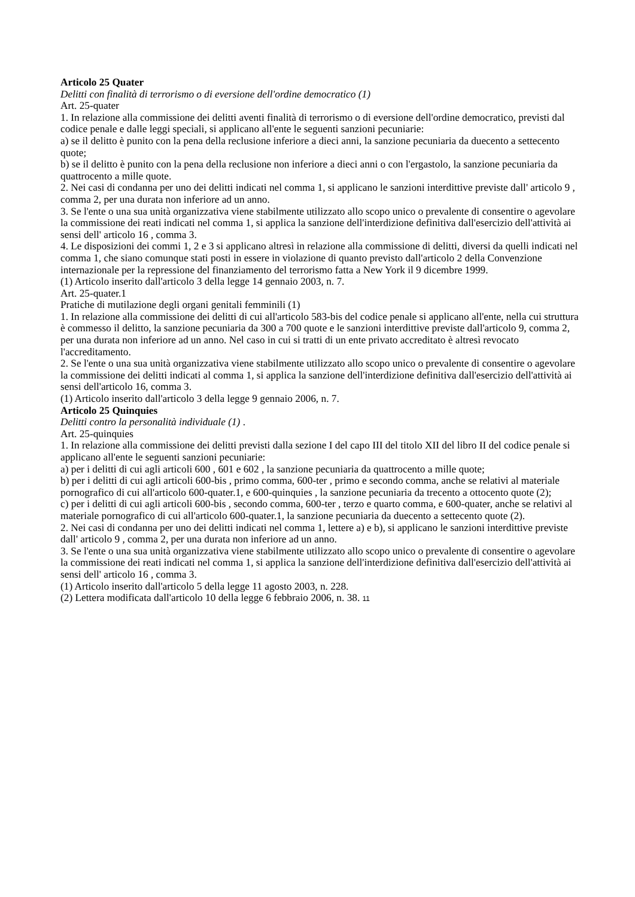Articolo 25 Quater
Delitti con finalità di terrorismo o di eversione dell'ordine democratico (1)
Art. 25-quater
1. In relazione alla commissione dei delitti aventi finalità di terrorismo o di eversione dell'ordine democratico, previsti dal codice penale e dalle leggi speciali, si applicano all'ente le seguenti sanzioni pecuniarie:
a) se il delitto è punito con la pena della reclusione inferiore a dieci anni, la sanzione pecuniaria da duecento a settecento quote;
b) se il delitto è punito con la pena della reclusione non inferiore a dieci anni o con l'ergastolo, la sanzione pecuniaria da quattrocento a mille quote.
2. Nei casi di condanna per uno dei delitti indicati nel comma 1, si applicano le sanzioni interdittive previste dall' articolo 9 , comma 2, per una durata non inferiore ad un anno.
3. Se l'ente o una sua unità organizzativa viene stabilmente utilizzato allo scopo unico o prevalente di consentire o agevolare la commissione dei reati indicati nel comma 1, si applica la sanzione dell'interdizione definitiva dall'esercizio dell'attività ai sensi dell' articolo 16 , comma 3.
4. Le disposizioni dei commi 1, 2 e 3 si applicano altresì in relazione alla commissione di delitti, diversi da quelli indicati nel comma 1, che siano comunque stati posti in essere in violazione di quanto previsto dall'articolo 2 della Convenzione internazionale per la repressione del finanziamento del terrorismo fatta a New York il 9 dicembre 1999.
(1) Articolo inserito dall'articolo 3 della legge 14 gennaio 2003, n. 7.
Art. 25-quater.1
Pratiche di mutilazione degli organi genitali femminili (1)
1. In relazione alla commissione dei delitti di cui all'articolo 583-bis del codice penale si applicano all'ente, nella cui struttura è commesso il delitto, la sanzione pecuniaria da 300 a 700 quote e le sanzioni interdittive previste dall'articolo 9, comma 2, per una durata non inferiore ad un anno. Nel caso in cui si tratti di un ente privato accreditato è altresì revocato l'accreditamento.
2. Se l'ente o una sua unità organizzativa viene stabilmente utilizzato allo scopo unico o prevalente di consentire o agevolare la commissione dei delitti indicati al comma 1, si applica la sanzione dell'interdizione definitiva dall'esercizio dell'attività ai sensi dell'articolo 16, comma 3.
(1) Articolo inserito dall'articolo 3 della legge 9 gennaio 2006, n. 7.
Articolo 25 Quinquies
Delitti contro la personalità individuale (1) .
Art. 25-quinquies
1. In relazione alla commissione dei delitti previsti dalla sezione I del capo III del titolo XII del libro II del codice penale si applicano all'ente le seguenti sanzioni pecuniarie:
a) per i delitti di cui agli articoli 600 , 601 e 602 , la sanzione pecuniaria da quattrocento a mille quote;
b) per i delitti di cui agli articoli 600-bis , primo comma, 600-ter , primo e secondo comma, anche se relativi al materiale pornografico di cui all'articolo 600-quater.1, e 600-quinquies , la sanzione pecuniaria da trecento a ottocento quote (2);
c) per i delitti di cui agli articoli 600-bis , secondo comma, 600-ter , terzo e quarto comma, e 600-quater, anche se relativi al materiale pornografico di cui all'articolo 600-quater.1, la sanzione pecuniaria da duecento a settecento quote (2).
2. Nei casi di condanna per uno dei delitti indicati nel comma 1, lettere a) e b), si applicano le sanzioni interdittive previste dall' articolo 9 , comma 2, per una durata non inferiore ad un anno.
3. Se l'ente o una sua unità organizzativa viene stabilmente utilizzato allo scopo unico o prevalente di consentire o agevolare la commissione dei reati indicati nel comma 1, si applica la sanzione dell'interdizione definitiva dall'esercizio dell'attività ai sensi dell' articolo 16 , comma 3.
(1) Articolo inserito dall'articolo 5 della legge 11 agosto 2003, n. 228.
(2) Lettera modificata dall'articolo 10 della legge 6 febbraio 2006, n. 38. 11